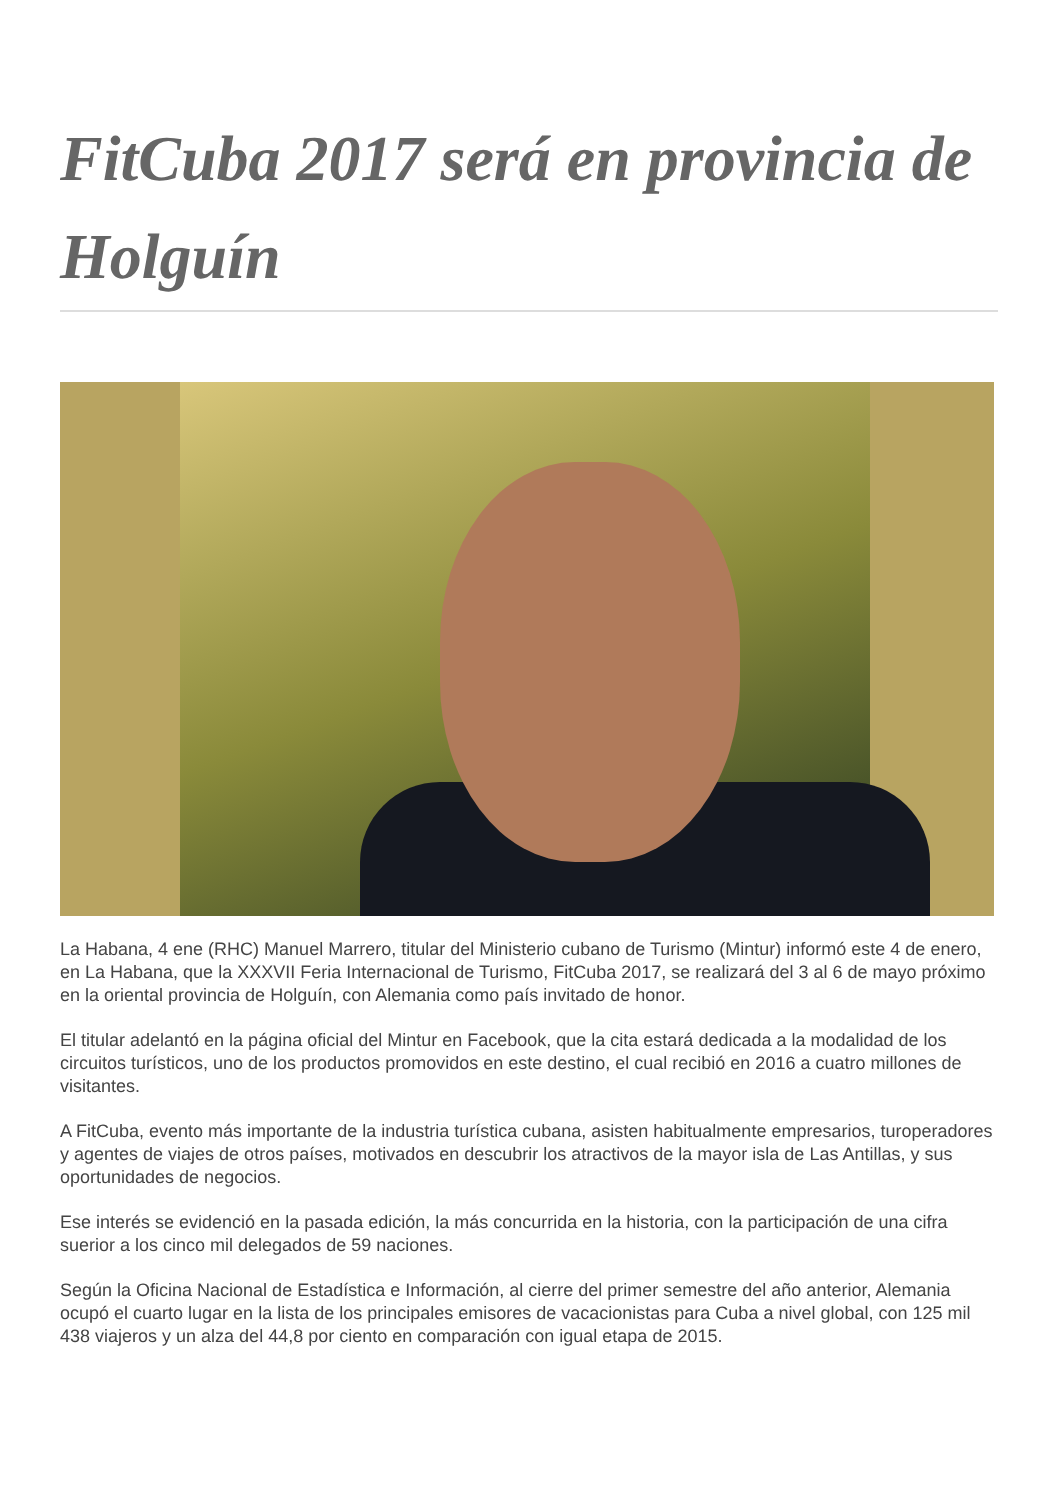FitCuba 2017 será en provincia de Holguín
La Habana, 4 ene (RHC) Manuel Marrero, titular del Ministerio cubano de Turismo (Mintur) informó este 4 de enero, en La Habana, que la XXXVII Feria Internacional de Turismo, FitCuba 2017, se realizará del 3 al 6 de mayo próximo en la oriental provincia de Holguín, con Alemania como país invitado de honor.
El titular adelantó en la página oficial del Mintur en Facebook, que la cita estará dedicada a la modalidad de los circuitos turísticos, uno de los productos promovidos en este destino, el cual recibió en 2016 a cuatro millones de visitantes.
A FitCuba, evento más importante de la industria turística cubana, asisten habitualmente empresarios, turoperadores y agentes de viajes de otros países, motivados en descubrir los atractivos de la mayor isla de Las Antillas, y sus oportunidades de negocios.
Ese interés se evidenció en la pasada edición, la más concurrida en la historia, con la participación de una cifra suerior a los cinco mil delegados de 59 naciones.
Según la Oficina Nacional de Estadística e Información, al cierre del primer semestre del año anterior, Alemania ocupó el cuarto lugar en la lista de los principales emisores de vacacionistas para Cuba a nivel global, con 125 mil 438 viajeros y un alza del 44,8 por ciento en comparación con igual etapa de 2015.